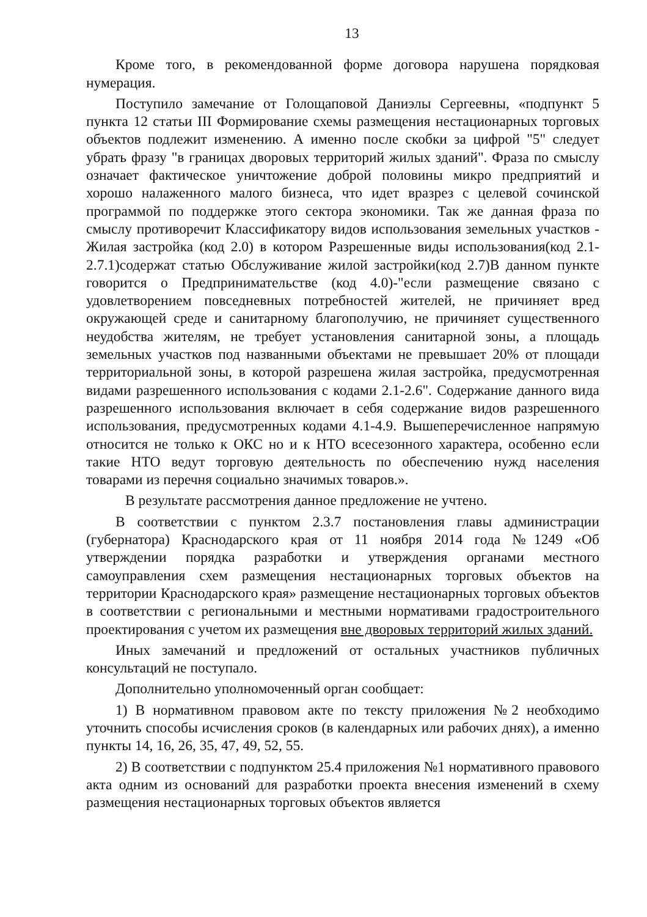13
Кроме того, в рекомендованной форме договора нарушена порядковая нумерация.
Поступило замечание от Голощаповой Даниэлы Сергеевны, «подпункт 5 пункта 12 статьи III Формирование схемы размещения нестационарных торговых объектов подлежит изменению. А именно после скобки за цифрой "5" следует убрать фразу "в границах дворовых территорий жилых зданий". Фраза по смыслу означает фактическое уничтожение доброй половины микро предприятий и хорошо налаженного малого бизнеса, что идет вразрез с целевой сочинской программой по поддержке этого сектора экономики. Так же данная фраза по смыслу противоречит Классификатору видов использования земельных участков - Жилая застройка (код 2.0) в котором Разрешенные виды использования(код 2.1-2.7.1)содержат статью Обслуживание жилой застройки(код 2.7)В данном пункте говорится о Предпринимательстве (код 4.0)-"если размещение связано с удовлетворением повседневных потребностей жителей, не причиняет вред окружающей среде и санитарному благополучию, не причиняет существенного неудобства жителям, не требует установления санитарной зоны, а площадь земельных участков под названными объектами не превышает 20% от площади территориальной зоны, в которой разрешена жилая застройка, предусмотренная видами разрешенного использования с кодами 2.1-2.6". Содержание данного вида разрешенного использования включает в себя содержание видов разрешенного использования, предусмотренных кодами 4.1-4.9. Вышеперечисленное напрямую относится не только к ОКС но и к НТО всесезонного характера, особенно если такие НТО ведут торговую деятельность по обеспечению нужд населения товарами из перечня социально значимых товаров.».
В результате рассмотрения данное предложение не учтено.
В соответствии с пунктом 2.3.7 постановления главы администрации (губернатора) Краснодарского края от 11 ноября 2014 года №1249 «Об утверждении порядка разработки и утверждения органами местного самоуправления схем размещения нестационарных торговых объектов на территории Краснодарского края» размещение нестационарных торговых объектов в соответствии с региональными и местными нормативами градостроительного проектирования с учетом их размещения вне дворовых территорий жилых зданий.
Иных замечаний и предложений от остальных участников публичных консультаций не поступало.
Дополнительно уполномоченный орган сообщает:
1) В нормативном правовом акте по тексту приложения №2 необходимо уточнить способы исчисления сроков (в календарных или рабочих днях), а именно пункты 14, 16, 26, 35, 47, 49, 52, 55.
2) В соответствии с подпунктом 25.4 приложения №1 нормативного правового акта одним из оснований для разработки проекта внесения изменений в схему размещения нестационарных торговых объектов является